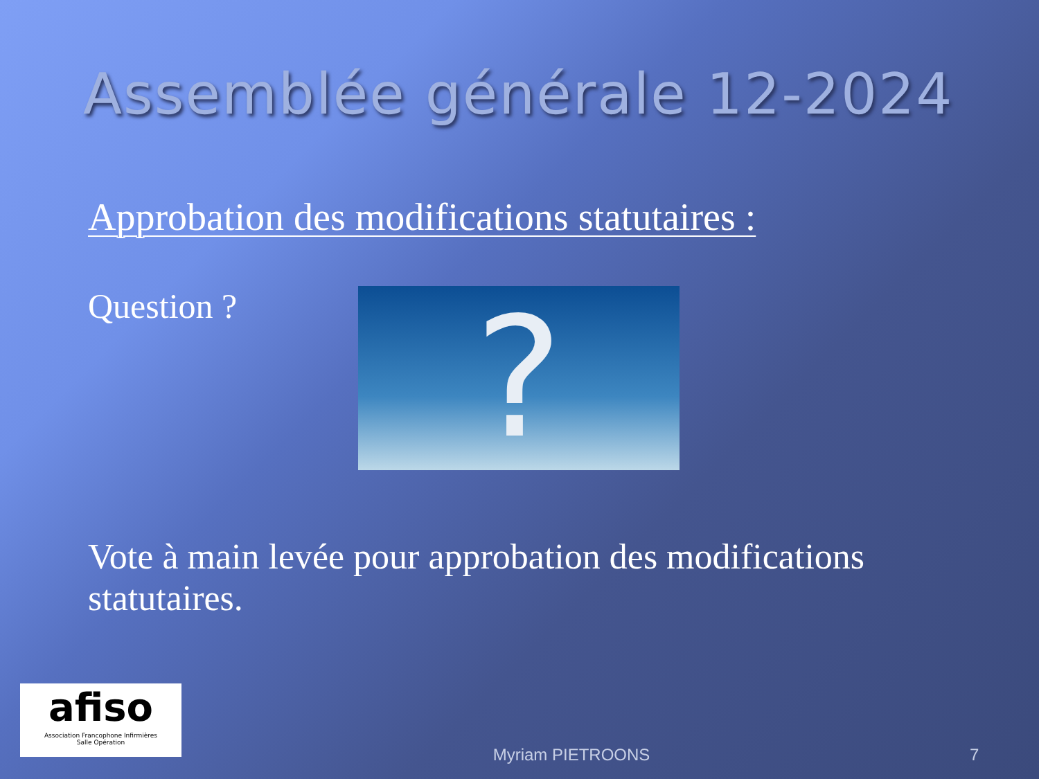Assemblée générale 12-2024
Approbation des modifications statutaires :
Question ?
?
Vote à main levée pour approbation des modifications statutaires.
afiso
Association Francophone Infirmières
Salle Opération
Myriam PIETROONS 7